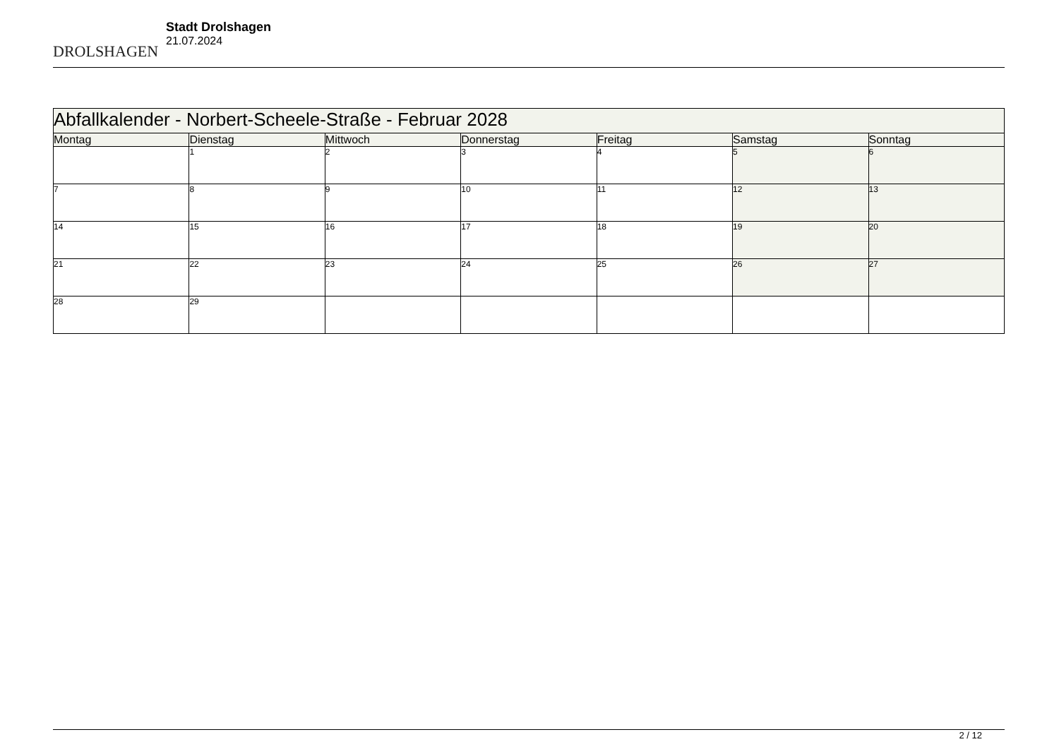DROLSHAGEN
Stadt Drolshagen
21.07.2024
| Abfallkalender - Norbert-Scheele-Straße - Februar 2028 | | | | | | |
| --- | --- | --- | --- | --- | --- | --- |
| Montag | Dienstag | Mittwoch | Donnerstag | Freitag | Samstag | Sonntag |
| | 1 | 2 | 3 | 4 | 5 | 6 |
| 7 | 8 | 9 | 10 | 11 | 12 | 13 |
| 14 | 15 | 16 | 17 | 18 | 19 | 20 |
| 21 | 22 | 23 | 24 | 25 | 26 | 27 |
| 28 | 29 | | | | | |
2 / 12